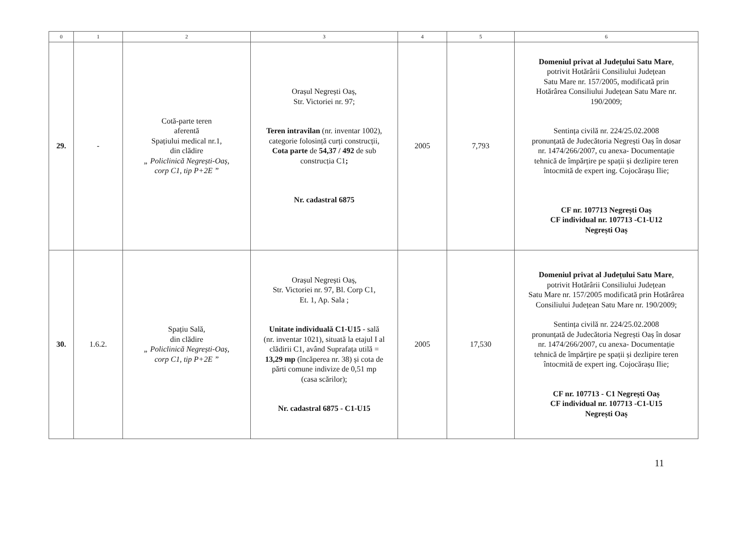| 0 | 1 | 2 | 3 | 4 | 5 | 6 |
| --- | --- | --- | --- | --- | --- | --- |
| 29. | - | Cotă-parte teren aferentă Spațiului medical nr.1, din clădire „ Policlinică Negrești-Oaș, corp C1, tip P+2E ” | Orașul Negrești Oaș, Str. Victoriei nr. 97; Teren intravilan (nr. inventar 1002), categorie folosință curți construcții, Cota parte de 54,37 / 492 de sub construcția C1 ; Nr. cadastral 6875 | 2005 | 7,793 | Domeniul privat al Județului Satu Mare , potrivit Hotărârii Consiliului Județean Satu Mare nr. 157/2005, modificată prin Hotărârea Consiliului Județean Satu Mare nr. 190/2009; Sentința civilă nr. 224/25.02.2008 pronunțată de Judecătoria Negrești Oaș în dosar nr. 1474/266/2007, cu anexa- Documentație tehnică de împărțire pe spații și dezlipire teren întocmită de expert ing. Cojocărașu Ilie; CF nr. 107713 Negrești Oaș CF individual nr. 107713 -C1-U12 Negrești Oaș |
| 30. | 1.6.2. | Spațiu Sală, din clădire „ Policlinică Negrești-Oaș, corp C1, tip P+2E ” | Orașul Negrești Oaș, Str. Victoriei nr. 97, Bl. Corp C1, Et. 1, Ap. Sala ; Unitate individuală C1-U15 - sală (nr. inventar 1021), situată la etajul I al clădirii C1, având Suprafața utilă = 13,29 mp (încăperea nr. 38) și cota de părti comune indivize de 0,51 mp (casa scărilor); Nr. cadastral 6875 - C1-U15 | 2005 | 17,530 | Domeniul privat al Județului Satu Mare , potrivit Hotărârii Consiliului Județean Satu Mare nr. 157/2005 modificată prin Hotărârea Consiliului Județean Satu Mare nr. 190/2009; Sentința civilă nr. 224/25.02.2008 pronunțată de Judecătoria Negrești Oaș în dosar nr. 1474/266/2007, cu anexa- Documentație tehnică de împărțire pe spații și dezlipire teren întocmită de expert ing. Cojocărașu Ilie; CF nr. 107713 - C1 Negrești Oaș CF individual nr. 107713 -C1-U15 Negrești Oaș |
11